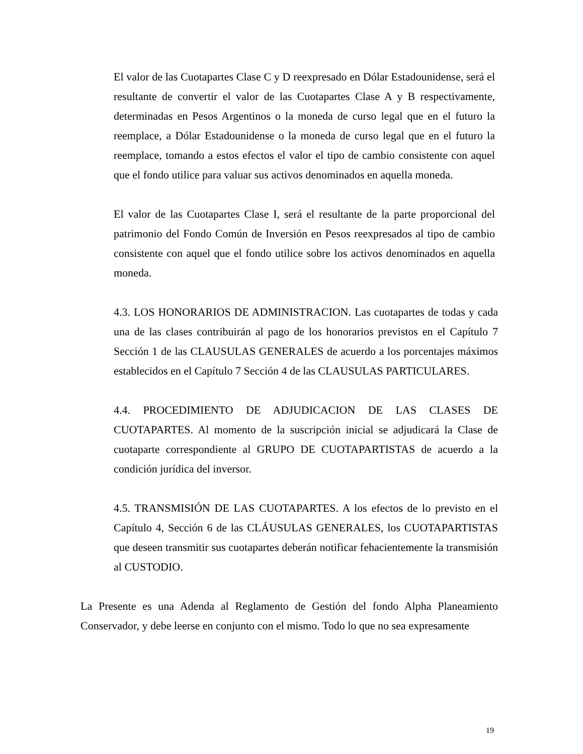El valor de las Cuotapartes Clase C y D reexpresado en Dólar Estadounidense, será el resultante de convertir el valor de las Cuotapartes Clase A y B respectivamente, determinadas en Pesos Argentinos o la moneda de curso legal que en el futuro la reemplace, a Dólar Estadounidense o la moneda de curso legal que en el futuro la reemplace, tomando a estos efectos el valor el tipo de cambio consistente con aquel que el fondo utilice para valuar sus activos denominados en aquella moneda.
El valor de las Cuotapartes Clase I, será el resultante de la parte proporcional del patrimonio del Fondo Común de Inversión en Pesos reexpresados al tipo de cambio consistente con aquel que el fondo utilice sobre los activos denominados en aquella moneda.
4.3. LOS HONORARIOS DE ADMINISTRACION. Las cuotapartes de todas y cada una de las clases contribuirán al pago de los honorarios previstos en el Capítulo 7 Sección 1 de las CLAUSULAS GENERALES de acuerdo a los porcentajes máximos establecidos en el Capítulo 7 Sección 4 de las CLAUSULAS PARTICULARES.
4.4. PROCEDIMIENTO DE ADJUDICACION DE LAS CLASES DE CUOTAPARTES. Al momento de la suscripción inicial se adjudicará la Clase de cuotaparte correspondiente al GRUPO DE CUOTAPARTISTAS de acuerdo a la condición jurídica del inversor.
4.5. TRANSMISIÓN DE LAS CUOTAPARTES. A los efectos de lo previsto en el Capítulo 4, Sección 6 de las CLÁUSULAS GENERALES, los CUOTAPARTISTAS que deseen transmitir sus cuotapartes deberán notificar fehacientemente la transmisión al CUSTODIO.
La Presente es una Adenda al Reglamento de Gestión del fondo Alpha Planeamiento Conservador, y debe leerse en conjunto con el mismo. Todo lo que no sea expresamente
19